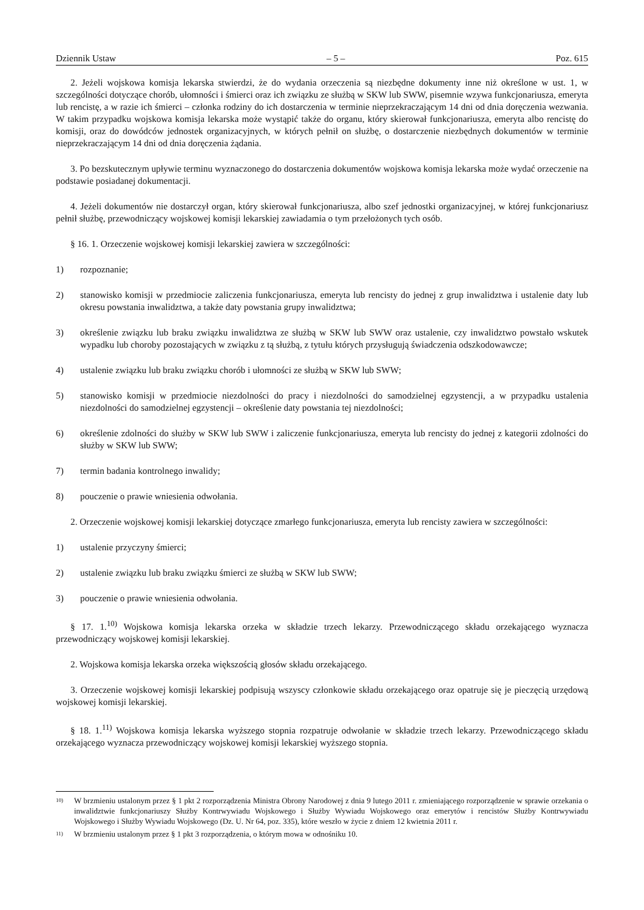Dziennik Ustaw – 5 – Poz. 615
2. Jeżeli wojskowa komisja lekarska stwierdzi, że do wydania orzeczenia są niezbędne dokumenty inne niż określone w ust. 1, w szczególności dotyczące chorób, ułomności i śmierci oraz ich związku ze służbą w SKW lub SWW, pisemnie wzywa funkcjonariusza, emeryta lub rencistę, a w razie ich śmierci – członka rodziny do ich dostarczenia w terminie nie­przekraczającym 14 dni od dnia doręczenia wezwania. W takim przypadku wojskowa komisja lekarska może wystąpić także do organu, który skierował funkcjonariusza, emeryta albo rencistę do komisji, oraz do dowódców jednostek organiza­cyjnych, w których pełnił on służbę, o dostarczenie niezbędnych dokumentów w terminie nieprzekraczającym 14 dni od dnia doręczenia żądania.
3. Po bezskutecznym upływie terminu wyznaczonego do dostarczenia dokumentów wojskowa komisja lekarska może wydać orzeczenie na podstawie posiadanej dokumentacji.
4. Jeżeli dokumentów nie dostarczył organ, który skierował funkcjonariusza, albo szef jednostki organizacyjnej, w któ­rej funkcjonariusz pełnił służbę, przewodniczący wojskowej komisji lekarskiej zawiadamia o tym przełożonych tych osób.
§ 16. 1. Orzeczenie wojskowej komisji lekarskiej zawiera w szczególności:
1) rozpoznanie;
2) stanowisko komisji w przedmiocie zaliczenia funkcjonariusza, emeryta lub rencisty do jednej z grup inwalidztwa i ustalenie daty lub okresu powstania inwalidztwa, a także daty powstania grupy inwalidztwa;
3) określenie związku lub braku związku inwalidztwa ze służbą w SKW lub SWW oraz ustalenie, czy inwalidztwo po­wstało wskutek wypadku lub choroby pozostających w związku z tą służbą, z tytułu których przysługują świadczenia odszkodowawcze;
4) ustalenie związku lub braku związku chorób i ułomności ze służbą w SKW lub SWW;
5) stanowisko komisji w przedmiocie niezdolności do pracy i niezdolności do samodzielnej egzystencji, a w przypadku ustalenia niezdolności do samodzielnej egzystencji – określenie daty powstania tej niezdolności;
6) określenie zdolności do służby w SKW lub SWW i zaliczenie funkcjonariusza, emeryta lub rencisty do jednej z kate­gorii zdolności do służby w SKW lub SWW;
7) termin badania kontrolnego inwalidy;
8) pouczenie o prawie wniesienia odwołania.
2. Orzeczenie wojskowej komisji lekarskiej dotyczące zmarłego funkcjonariusza, emeryta lub rencisty zawiera w szczególności:
1) ustalenie przyczyny śmierci;
2) ustalenie związku lub braku związku śmierci ze służbą w SKW lub SWW;
3) pouczenie o prawie wniesienia odwołania.
§ 17. 1.<sup>10)</sup> Wojskowa komisja lekarska orzeka w składzie trzech lekarzy. Przewodniczącego składu orzekającego wy­znacza przewodniczący wojskowej komisji lekarskiej.
2. Wojskowa komisja lekarska orzeka większością głosów składu orzekającego.
3. Orzeczenie wojskowej komisji lekarskiej podpisują wszyscy członkowie składu orzekającego oraz opatruje się je pieczęcią urzędową wojskowej komisji lekarskiej.
§ 18. 1.<sup>11)</sup> Wojskowa komisja lekarska wyższego stopnia rozpatruje odwołanie w składzie trzech lekarzy. Przewodni­czącego składu orzekającego wyznacza przewodniczący wojskowej komisji lekarskiej wyższego stopnia.
10) W brzmieniu ustalonym przez § 1 pkt 2 rozporządzenia Ministra Obrony Narodowej z dnia 9 lutego 2011 r. zmieniającego rozporzą­dzenie w sprawie orzekania o inwalidztwie funkcjonariuszy Służby Kontrwywiadu Wojskowego i Służby Wywiadu Wojskowego oraz emerytów i rencistów Służby Kontrwywiadu Wojskowego i Służby Wywiadu Wojskowego (Dz. U. Nr 64, poz. 335), które weszło w życie z dniem 12 kwietnia 2011 r.
11) W brzmieniu ustalonym przez § 1 pkt 3 rozporządzenia, o którym mowa w odnośniku 10.